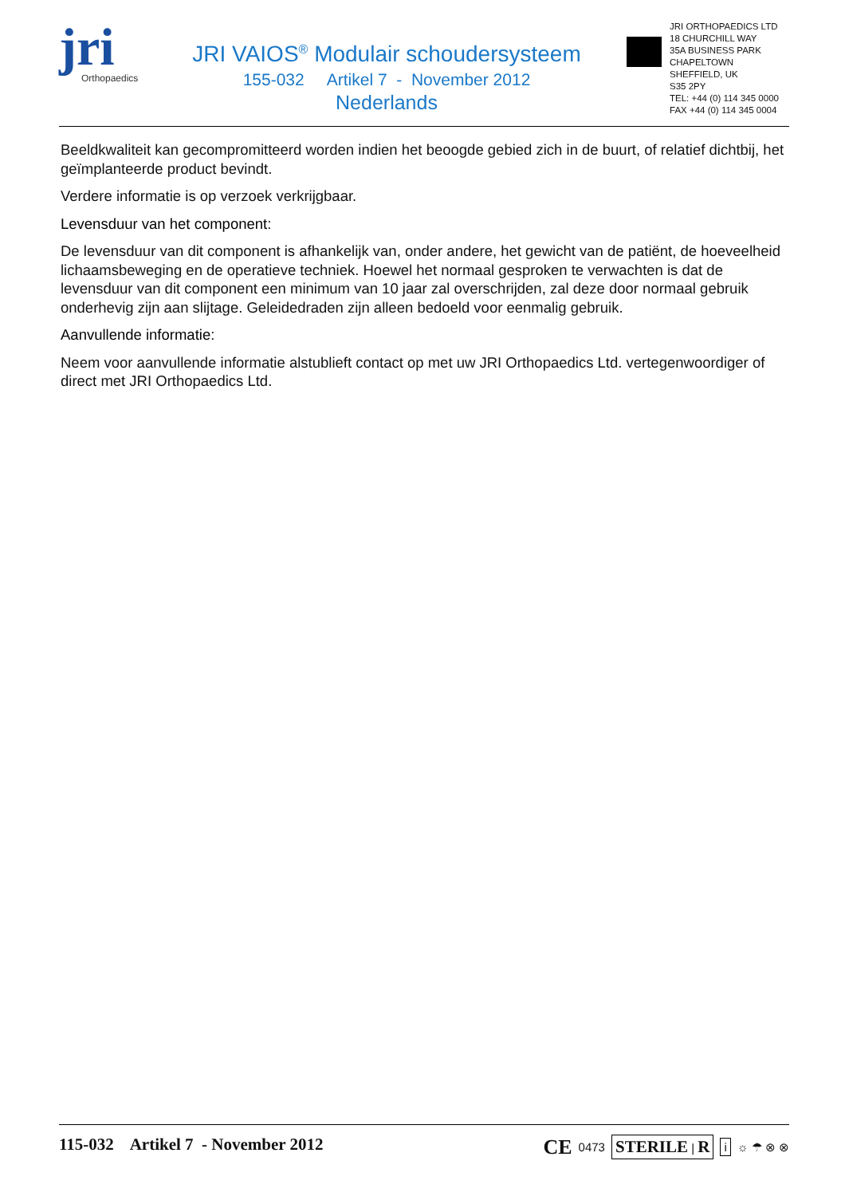jri
Orthopaedics
JRI VAIOS<sup>®</sup> Modulair schoudersysteem
155-032 Artikel 7 - November 2012
Nederlands
JRI ORTHOPAEDICS LTD
18 CHURCHILL WAY
35A BUSINESS PARK
CHAPELTOWN
SHEFFIELD, UK
S35 2PY
TEL: +44 (0) 114 345 0000
FAX +44 (0) 114 345 0004
Beeldkwaliteit kan gecompromitteerd worden indien het beoogde gebied zich in de buurt, of relatief dichtbij, het geïmplanteerde product bevindt.
Verdere informatie is op verzoek verkrijgbaar.
Levensduur van het component:
De levensduur van dit component is afhankelijk van, onder andere, het gewicht van de patiënt, de hoeveelheid lichaamsbeweging en de operatieve techniek. Hoewel het normaal gesproken te verwachten is dat de levensduur van dit component een minimum van 10 jaar zal overschrijden, zal deze door normaal gebruik onderhevig zijn aan slijtage. Geleidedraden zijn alleen bedoeld voor eenmalig gebruik.
Aanvullende informatie:
Neem voor aanvullende informatie alstublieft contact op met uw JRI Orthopaedics Ltd. vertegenwoordiger of direct met JRI Orthopaedics Ltd.
115-032 Artikel 7 - November 2012
CE 0473 STERILE | R i ☼ ☂ ⊗ ⊗